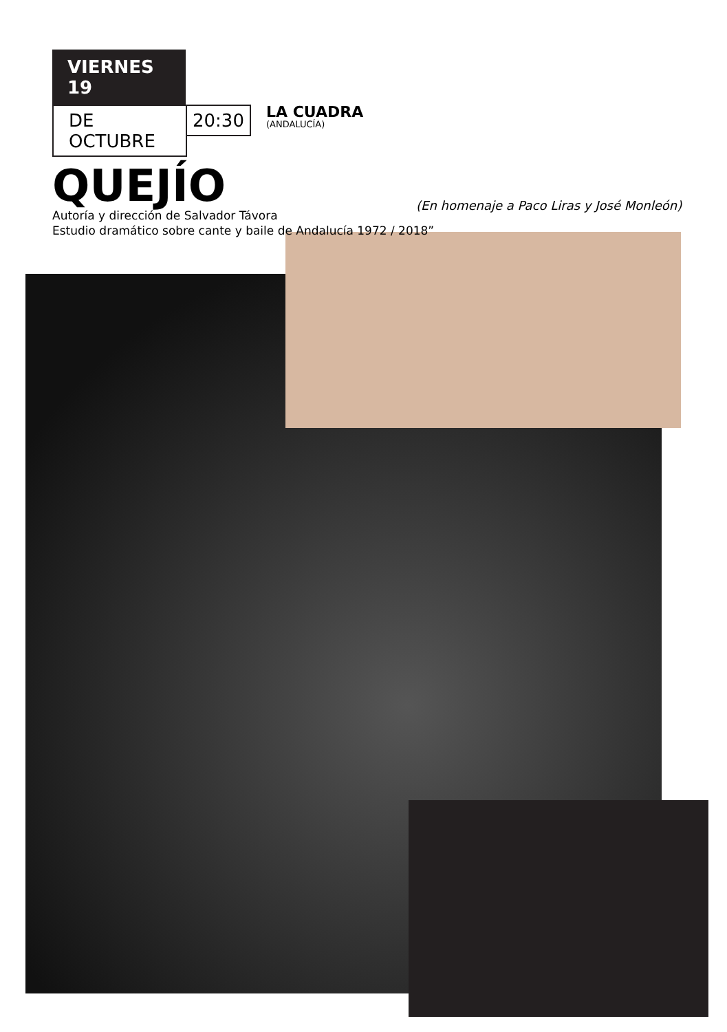VIERNES 19
DE OCTUBRE
20:30
LA CUADRA
(ANDALUCÍA)
QUEJÍO
Autoría y dirección de Salvador Távora
Estudio dramático sobre cante y baile de Andalucía 1972 / 2018”
(En homenaje a Paco Liras y José Monleón)